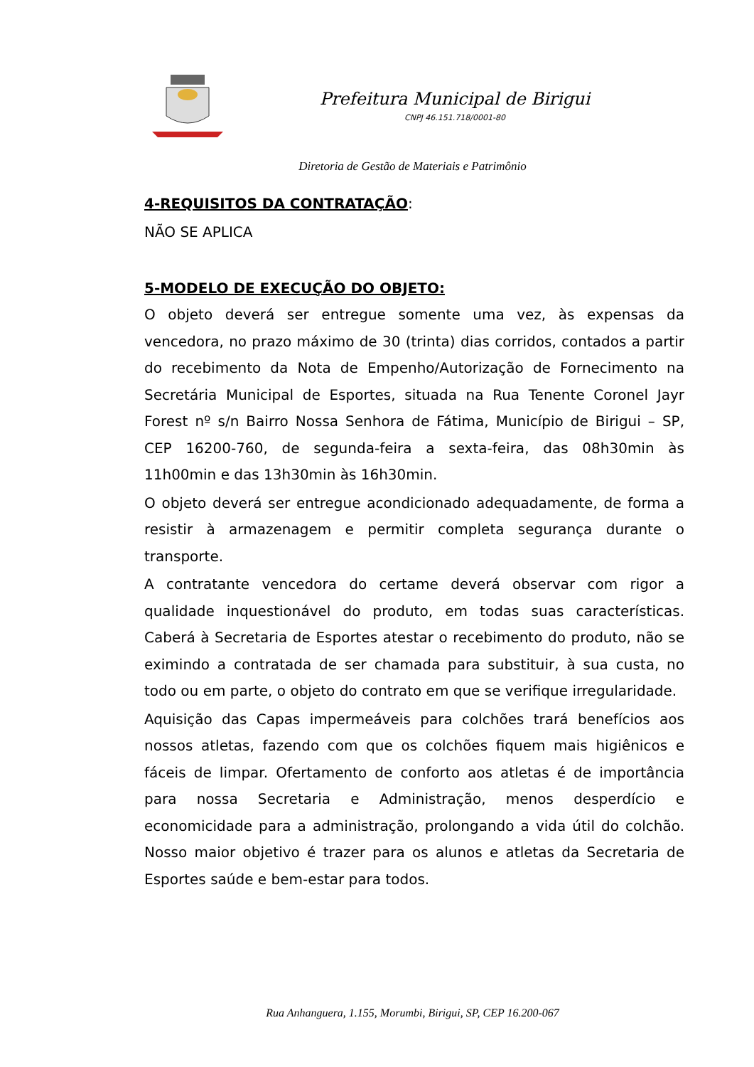Prefeitura Municipal de Birigui
CNPJ 46.151.718/0001-80
Diretoria de Gestão de Materiais e Patrimônio
4-REQUISITOS DA CONTRATAÇÃO:
NÃO SE APLICA
5-MODELO DE EXECUÇÃO DO OBJETO:
O objeto deverá ser entregue somente uma vez, às expensas da vencedora, no prazo máximo de 30 (trinta) dias corridos, contados a partir do recebimento da Nota de Empenho/Autorização de Fornecimento na Secretária Municipal de Esportes, situada na Rua Tenente Coronel Jayr Forest nº s/n Bairro Nossa Senhora de Fátima, Município de Birigui – SP, CEP 16200-760, de segunda-feira a sexta-feira, das 08h30min às 11h00min e das 13h30min às 16h30min.
O objeto deverá ser entregue acondicionado adequadamente, de forma a resistir à armazenagem e permitir completa segurança durante o transporte.
A contratante vencedora do certame deverá observar com rigor a qualidade inquestionável do produto, em todas suas características. Caberá à Secretaria de Esportes atestar o recebimento do produto, não se eximindo a contratada de ser chamada para substituir, à sua custa, no todo ou em parte, o objeto do contrato em que se verifique irregularidade.
Aquisição das Capas impermeáveis para colchões trará benefícios aos nossos atletas, fazendo com que os colchões fiquem mais higiênicos e fáceis de limpar. Ofertamento de conforto aos atletas é de importância para nossa Secretaria e Administração, menos desperdício e economicidade para a administração, prolongando a vida útil do colchão. Nosso maior objetivo é trazer para os alunos e atletas da Secretaria de Esportes saúde e bem-estar para todos.
Rua Anhanguera, 1.155, Morumbi, Birigui, SP, CEP 16.200-067